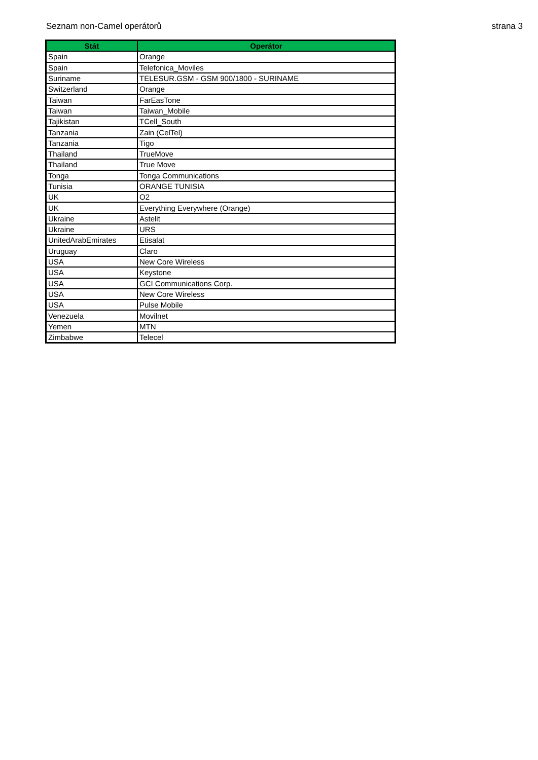Seznam non-Camel operátorů strana 3
| Stát | Operátor |
| --- | --- |
| Spain | Orange |
| Spain | Telefonica_Moviles |
| Suriname | TELESUR.GSM - GSM 900/1800 - SURINAME |
| Switzerland | Orange |
| Taiwan | FarEasTone |
| Taiwan | Taiwan_Mobile |
| Tajikistan | TCell_South |
| Tanzania | Zain (CelTel) |
| Tanzania | Tigo |
| Thailand | TrueMove |
| Thailand | True Move |
| Tonga | Tonga Communications |
| Tunisia | ORANGE TUNISIA |
| UK | O2 |
| UK | Everything Everywhere (Orange) |
| Ukraine | Astelit |
| Ukraine | URS |
| UnitedArabEmirates | Etisalat |
| Uruguay | Claro |
| USA | New Core Wireless |
| USA | Keystone |
| USA | GCI Communications Corp. |
| USA | New Core Wireless |
| USA | Pulse Mobile |
| Venezuela | Movilnet |
| Yemen | MTN |
| Zimbabwe | Telecel |